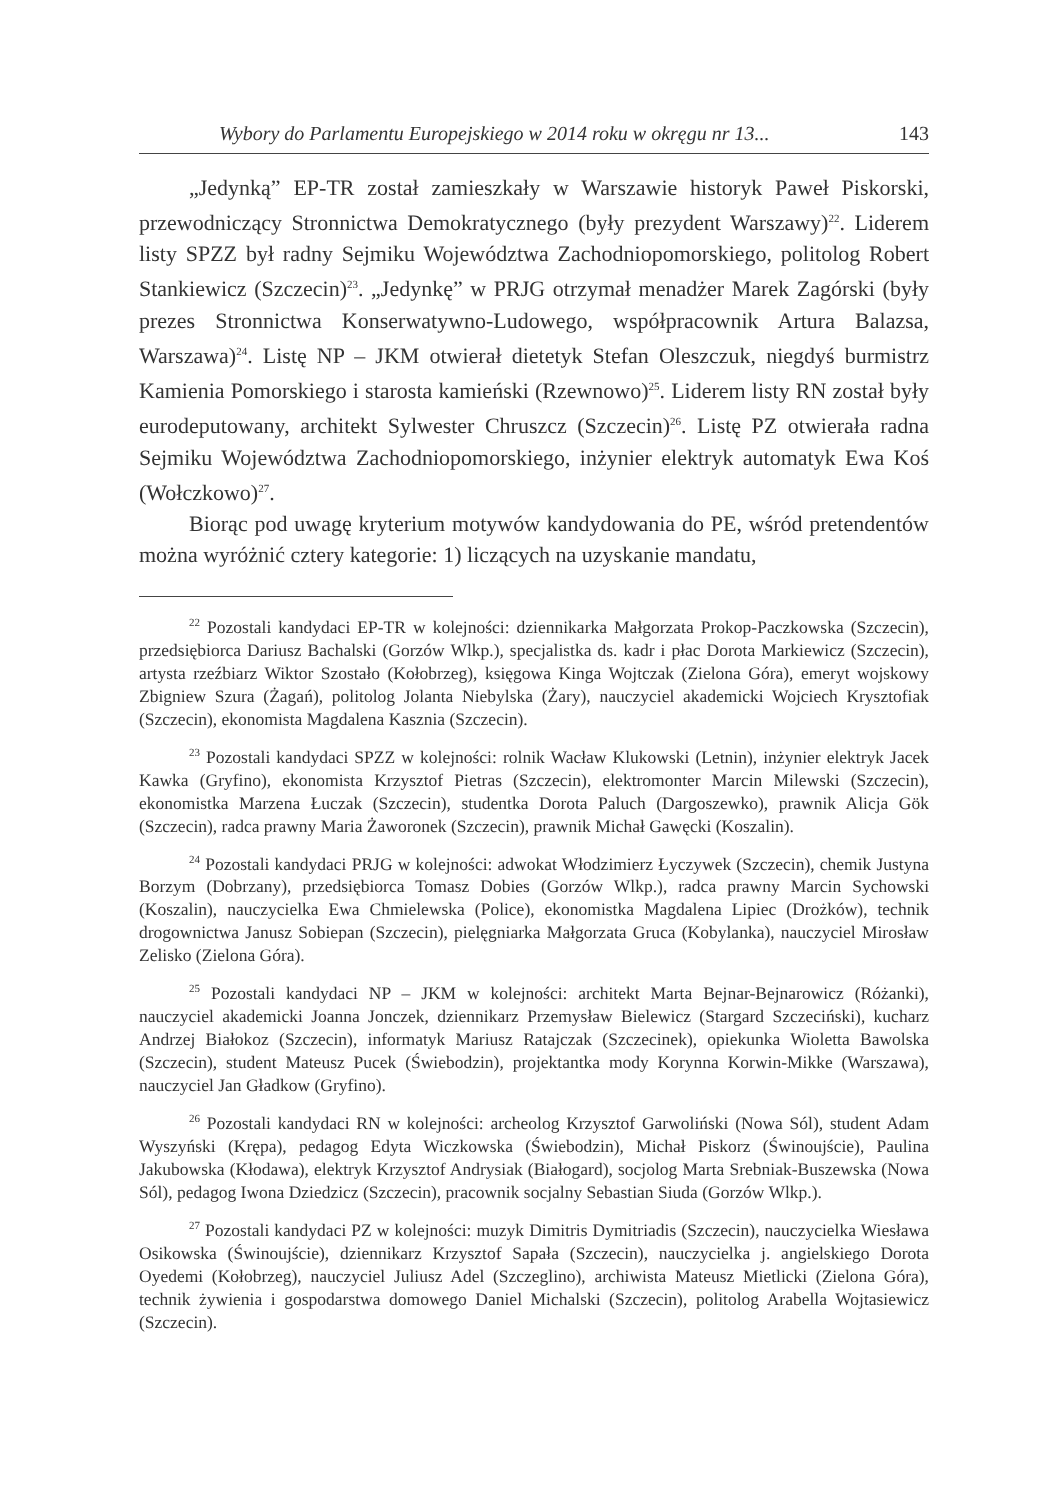Wybory do Parlamentu Europejskiego w 2014 roku w okręgu nr 13... 143
„Jedynką” EP-TR został zamieszkały w Warszawie historyk Paweł Piskorski, przewodniczący Stronnictwa Demokratycznego (były prezydent Warszawy)<sup>22</sup>. Liderem listy SPZZ był radny Sejmiku Województwa Zachodniopomorskiego, politolog Robert Stankiewicz (Szczecin)<sup>23</sup>. „Jedynkę” w PRJG otrzymał menadżer Marek Zagórski (były prezes Stronnictwa Konserwatywno-Ludowego, współpracownik Artura Balazsa, Warszawa)<sup>24</sup>. Listę NP – JKM otwierał dietetyk Stefan Oleszczuk, niegdyś burmistrz Kamienia Pomorskiego i starosta kamieński (Rzewnowo)<sup>25</sup>. Liderem listy RN został były eurodeputowany, architekt Sylwester Chruszcz (Szczecin)<sup>26</sup>. Listę PZ otwierała radna Sejmiku Województwa Zachodniopomorskiego, inżynier elektryk automatyk Ewa Koś (Wołczkowo)<sup>27</sup>.
Biorąc pod uwagę kryterium motywów kandydowania do PE, wśród pretendentów można wyróżnić cztery kategorie: 1) liczących na uzyskanie mandatu,
<sup>22</sup> Pozostali kandydaci EP-TR w kolejności: dziennikarka Małgorzata Prokop-Paczkowska (Szczecin), przedsiębiorca Dariusz Bachalski (Gorzów Wlkp.), specjalistka ds. kadr i płac Dorota Markiewicz (Szczecin), artysta rzeźbiarz Wiktor Szostało (Kołobrzeg), księgowa Kinga Wojtczak (Zielona Góra), emeryt wojskowy Zbigniew Szura (Żagań), politolog Jolanta Niebylska (Żary), nauczyciel akademicki Wojciech Krysztofiak (Szczecin), ekonomista Magdalena Kasznia (Szczecin).
<sup>23</sup> Pozostali kandydaci SPZZ w kolejności: rolnik Wacław Klukowski (Letnin), inżynier elektryk Jacek Kawka (Gryfino), ekonomista Krzysztof Pietras (Szczecin), elektromonter Marcin Milewski (Szczecin), ekonomistka Marzena Łuczak (Szczecin), studentka Dorota Paluch (Dargoszewko), prawnik Alicja Gök (Szczecin), radca prawny Maria Żaworonek (Szczecin), prawnik Michał Gawęcki (Koszalin).
<sup>24</sup> Pozostali kandydaci PRJG w kolejności: adwokat Włodzimierz Łyczywek (Szczecin), chemik Justyna Borzym (Dobrzany), przedsiębiorca Tomasz Dobies (Gorzów Wlkp.), radca prawny Marcin Sychowski (Koszalin), nauczycielka Ewa Chmielewska (Police), ekonomistka Magdalena Lipiec (Drożków), technik drogownictwa Janusz Sobiepan (Szczecin), pielęgniarka Małgorzata Gruca (Kobylanka), nauczyciel Mirosław Zelisko (Zielona Góra).
<sup>25</sup> Pozostali kandydaci NP – JKM w kolejności: architekt Marta Bejnar-Bejnarowicz (Różanki), nauczyciel akademicki Joanna Jonczek, dziennikarz Przemysław Bielewicz (Stargard Szczeciński), kucharz Andrzej Białokoz (Szczecin), informatyk Mariusz Ratajczak (Szczecinek), opiekunka Wioletta Bawolska (Szczecin), student Mateusz Pucek (Świebodzin), projektantka mody Korynna Korwin-Mikke (Warszawa), nauczyciel Jan Gładkow (Gryfino).
<sup>26</sup> Pozostali kandydaci RN w kolejności: archeolog Krzysztof Garwoliński (Nowa Sól), student Adam Wyszyński (Krępa), pedagog Edyta Wiczkowska (Świebodzin), Michał Piskorz (Świnoujście), Paulina Jakubowska (Kłodawa), elektryk Krzysztof Andrysiak (Białogard), socjolog Marta Srebniak-Buszewska (Nowa Sól), pedagog Iwona Dziedzicz (Szczecin), pracownik socjalny Sebastian Siuda (Gorzów Wlkp.).
<sup>27</sup> Pozostali kandydaci PZ w kolejności: muzyk Dimitris Dymitriadis (Szczecin), nauczycielka Wiesława Osikowska (Świnoujście), dziennikarz Krzysztof Sapała (Szczecin), nauczycielka j. angielskiego Dorota Oyedemi (Kołobrzeg), nauczyciel Juliusz Adel (Szczeglino), archiwista Mateusz Mietlicki (Zielona Góra), technik żywienia i gospodarstwa domowego Daniel Michalski (Szczecin), politolog Arabella Wojtasiewicz (Szczecin).